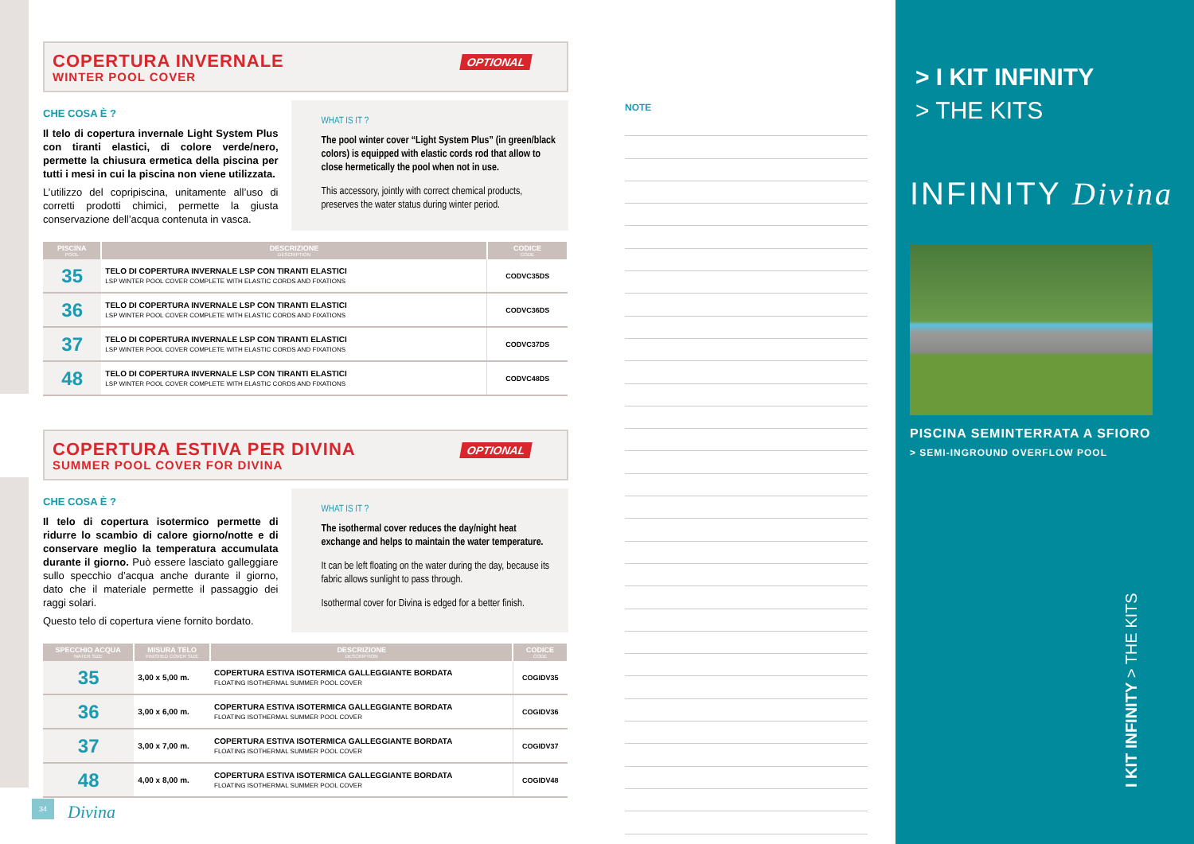COPERTURA INVERNALE
WINTER POOL COVER
OPTIONAL
CHE COSA È ?
Il telo di copertura invernale Light System Plus con tiranti elastici, di colore verde/nero, permette la chiusura ermetica della piscina per tutti i mesi in cui la piscina non viene utilizzata.
L’utilizzo del copripiscina, unitamente all’uso di corretti prodotti chimici, permette la giusta conservazione dell’acqua contenuta in vasca.
WHAT IS IT ?
The pool winter cover “Light System Plus” (in green/black colors) is equipped with elastic cords rod that allow to close hermetically the pool when not in use.
This accessory, jointly with correct chemical products, preserves the water status during winter period.
| PISCINA POOL | DESCRIZIONE DESCRIPTION | CODICE CODE |
| --- | --- | --- |
| 35 | TELO DI COPERTURA INVERNALE LSP CON TIRANTI ELASTICI LSP WINTER POOL COVER COMPLETE WITH ELASTIC CORDS AND FIXATIONS | CODVC35DS |
| 36 | TELO DI COPERTURA INVERNALE LSP CON TIRANTI ELASTICI LSP WINTER POOL COVER COMPLETE WITH ELASTIC CORDS AND FIXATIONS | CODVC36DS |
| 37 | TELO DI COPERTURA INVERNALE LSP CON TIRANTI ELASTICI LSP WINTER POOL COVER COMPLETE WITH ELASTIC CORDS AND FIXATIONS | CODVC37DS |
| 48 | TELO DI COPERTURA INVERNALE LSP CON TIRANTI ELASTICI LSP WINTER POOL COVER COMPLETE WITH ELASTIC CORDS AND FIXATIONS | CODVC48DS |
COPERTURA ESTIVA PER DIVINA
SUMMER POOL COVER FOR DIVINA
OPTIONAL
CHE COSA È ?
Il telo di copertura isotermico permette di ridurre lo scambio di calore giorno/notte e di conservare meglio la temperatura accumulata durante il giorno. Può essere lasciato galleggiare sullo specchio d’acqua anche durante il giorno, dato che il materiale permette il passaggio dei raggi solari.
Questo telo di copertura viene fornito bordato.
WHAT IS IT ?
The isothermal cover reduces the day/night heat exchange and helps to maintain the water temperature.
It can be left floating on the water during the day, because its fabric allows sunlight to pass through.
Isothermal cover for Divina is edged for a better finish.
| SPECCHIO ACQUA WATER SIZE | MISURA TELO FINISHED COVER SIZE | DESCRIZIONE DESCRIPTION | CODICE CODE |
| --- | --- | --- | --- |
| 35 | 3,00 x 5,00 m. | COPERTURA ESTIVA ISOTERMICA GALLEGGIANTE BORDATA FLOATING ISOTHERMAL SUMMER POOL COVER | COGIDV35 |
| 36 | 3,00 x 6,00 m. | COPERTURA ESTIVA ISOTERMICA GALLEGGIANTE BORDATA FLOATING ISOTHERMAL SUMMER POOL COVER | COGIDV36 |
| 37 | 3,00 x 7,00 m. | COPERTURA ESTIVA ISOTERMICA GALLEGGIANTE BORDATA FLOATING ISOTHERMAL SUMMER POOL COVER | COGIDV37 |
| 48 | 4,00 x 8,00 m. | COPERTURA ESTIVA ISOTERMICA GALLEGGIANTE BORDATA FLOATING ISOTHERMAL SUMMER POOL COVER | COGIDV48 |
34 Divina
NOTE
> I KIT INFINITY
> THE KITS
INFINITY Divina
PISCINA SEMINTERRATA A SFIORO
> SEMI-INGROUND OVERFLOW POOL
I KIT INFINITY > THE KITS